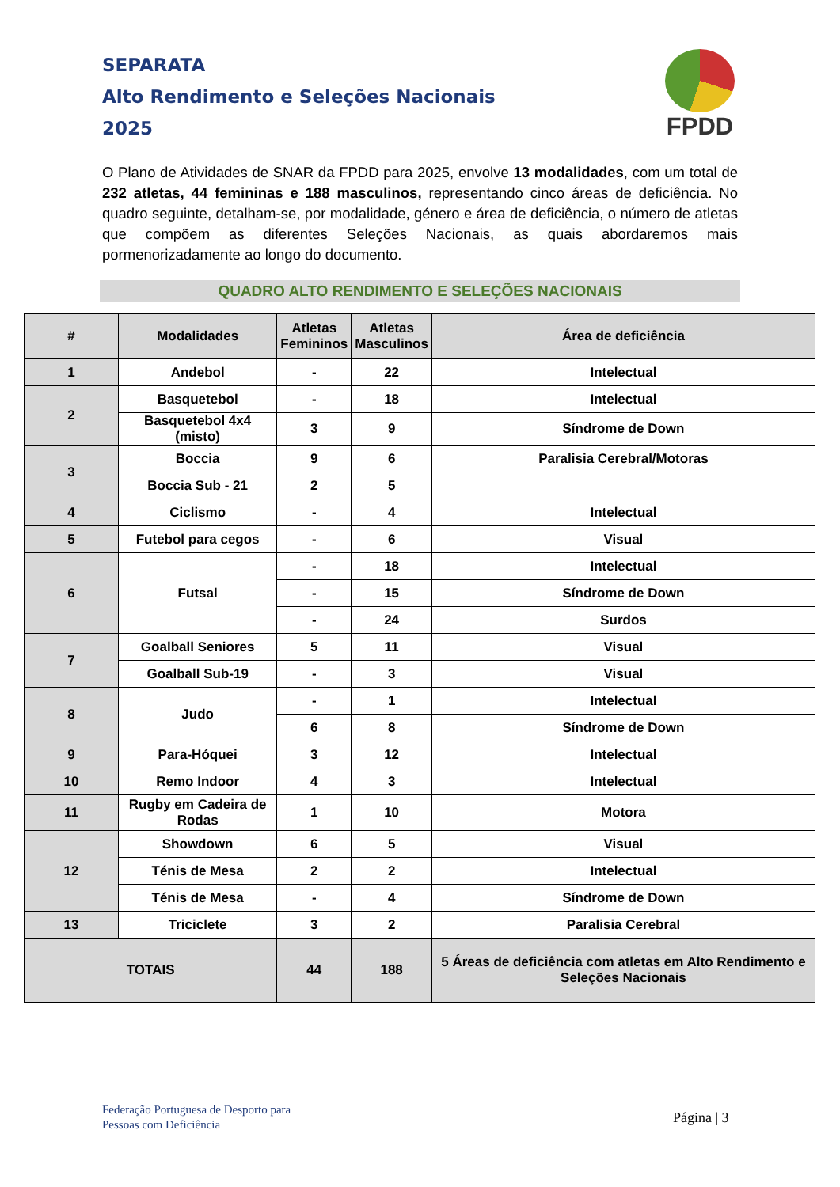SEPARATA
Alto Rendimento e Seleções Nacionais
2025
FPDD
O Plano de Atividades de SNAR da FPDD para 2025, envolve 13 modalidades, com um total de 232 atletas, 44 femininas e 188 masculinos, representando cinco áreas de deficiência. No quadro seguinte, detalham-se, por modalidade, género e área de deficiência, o número de atletas que compõem as diferentes Seleções Nacionais, as quais abordaremos mais pormenorizadamente ao longo do documento.
QUADRO ALTO RENDIMENTO E SELEÇÕES NACIONAIS
| # | Modalidades | Atletas Femininos | Atletas Masculinos | Área de deficiência |
| --- | --- | --- | --- | --- |
| 1 | Andebol | - | 22 | Intelectual |
| 2 | Basquetebol | - | 18 | Intelectual |
| | Basquetebol 4x4 (misto) | 3 | 9 | Síndrome de Down |
| 3 | Boccia | 9 | 6 | Paralisia Cerebral/Motoras |
| | Boccia Sub - 21 | 2 | 5 | |
| 4 | Ciclismo | - | 4 | Intelectual |
| 5 | Futebol para cegos | - | 6 | Visual |
| 6 | Futsal | - | 18 | Intelectual |
| | | - | 15 | Síndrome de Down |
| | | - | 24 | Surdos |
| 7 | Goalball Seniores | 5 | 11 | Visual |
| | Goalball Sub-19 | - | 3 | Visual |
| 8 | Judo | - | 1 | Intelectual |
| | | 6 | 8 | Síndrome de Down |
| 9 | Para-Hóquei | 3 | 12 | Intelectual |
| 10 | Remo Indoor | 4 | 3 | Intelectual |
| 11 | Rugby em Cadeira de Rodas | 1 | 10 | Motora |
| 12 | Showdown | 6 | 5 | Visual |
| | Ténis de Mesa | 2 | 2 | Intelectual |
| | Ténis de Mesa | - | 4 | Síndrome de Down |
| 13 | Triciclete | 3 | 2 | Paralisia Cerebral |
| TOTAIS | | 44 | 188 | 5 Áreas de deficiência com atletas em Alto Rendimento e Seleções Nacionais |
Federação Portuguesa de Desporto para
Pessoas com Deficiência
Página | 3